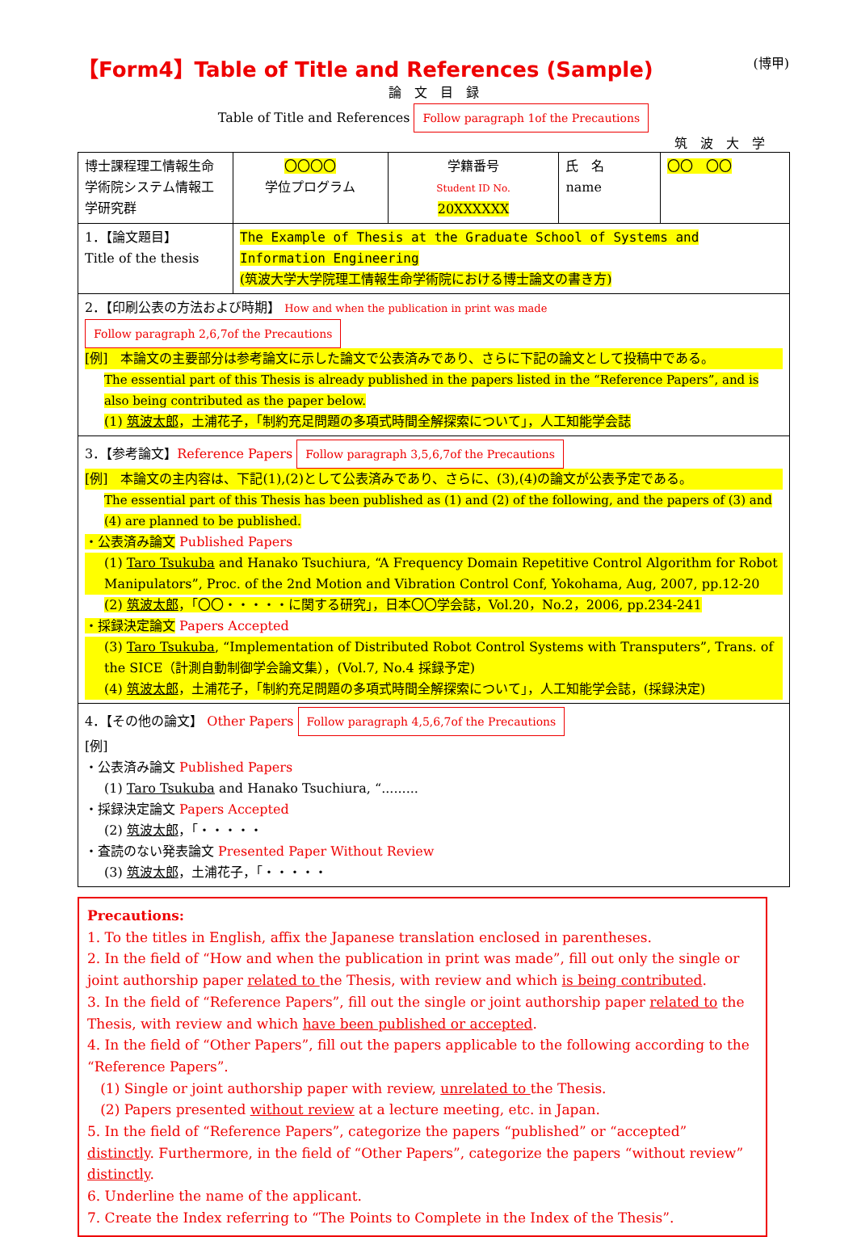【Form4】Table of Title and References (Sample) (博甲)
論　文　目　録
Table of Title and References Follow paragraph 1of the Precautions
筑　波　大　学
| 博士課程理工情報生命学術院システム情報工学研究群 | 〇〇〇〇 学位プログラム | 学籍番号 Student ID No. 20XXXXXX | 氏 名 name | 〇〇 〇〇 |
| 1．【論文題目】 Title of the thesis | The Example of Thesis at the Graduate School of Systems and Information Engineering (筑波大学大学院理工情報生命学術院における博士論文の書き方) | | | |
| 2．【印刷公表の方法および時期】 How and when the publication in print was made Follow paragraph 2,6,7of the Precautions [例] 本論文の主要部分は参考論文に示した論文で公表済みであり、さらに下記の論文として投稿中である。 The essential part of this Thesis is already published in the papers listed in the “Reference Papers”, and is also being contributed as the paper below. (1) 筑波太郎 ，土浦花子，「制約充足問題の多項式時間全解探索について」，人工知能学会誌 | | | | |
| 3．【参考論文】 Reference Papers Follow paragraph 3,5,6,7of the Precautions [例] 本論文の主内容は、下記(1),(2)として公表済みであり、さらに、(3),(4)の論文が公表予定である。 The essential part of this Thesis has been published as (1) and (2) of the following, and the papers of (3) and (4) are planned to be published. ・公表済み論文 Published Papers (1) Taro Tsukuba and Hanako Tsuchiura, “A Frequency Domain Repetitive Control Algorithm for Robot Manipulators”, Proc. of the 2nd Motion and Vibration Control Conf, Yokohama, Aug, 2007, pp.12-20 (2) 筑波太郎 ，「〇〇・・・・・に関する研究」，日本〇〇学会誌，Vol.20，No.2，2006, pp.234-241 ・採録決定論文 Papers Accepted (3) Taro Tsukuba , “Implementation of Distributed Robot Control Systems with Transputers”, Trans. of the SICE（計測自動制御学会論文集），(Vol.7, No.4 採録予定) (4) 筑波太郎 ，土浦花子，「制約充足問題の多項式時間全解探索について」，人工知能学会誌，(採録決定) | | | | |
| 4．【その他の論文】 Other Papers Follow paragraph 4,5,6,7of the Precautions [例] ・公表済み論文 Published Papers (1) Taro Tsukuba and Hanako Tsuchiura, “......... ・採録決定論文 Papers Accepted (2) 筑波太郎 ，「・・・・・ ・査読のない発表論文 Presented Paper Without Review (3) 筑波太郎 ，土浦花子，「・・・・・ | | | | |
Precautions:
1. To the titles in English, affix the Japanese translation enclosed in parentheses.
2. In the field of “How and when the publication in print was made”, fill out only the single or joint authorship paper related to the Thesis, with review and which is being contributed.
3. In the field of “Reference Papers”, fill out the single or joint authorship paper related to the Thesis, with review and which have been published or accepted.
4. In the field of “Other Papers”, fill out the papers applicable to the following according to the “Reference Papers”.
(1) Single or joint authorship paper with review, unrelated to the Thesis.
(2) Papers presented without review at a lecture meeting, etc. in Japan.
5. In the field of “Reference Papers”, categorize the papers “published” or “accepted” distinctly. Furthermore, in the field of “Other Papers”, categorize the papers “without review” distinctly.
6. Underline the name of the applicant.
7. Create the Index referring to “The Points to Complete in the Index of the Thesis”.